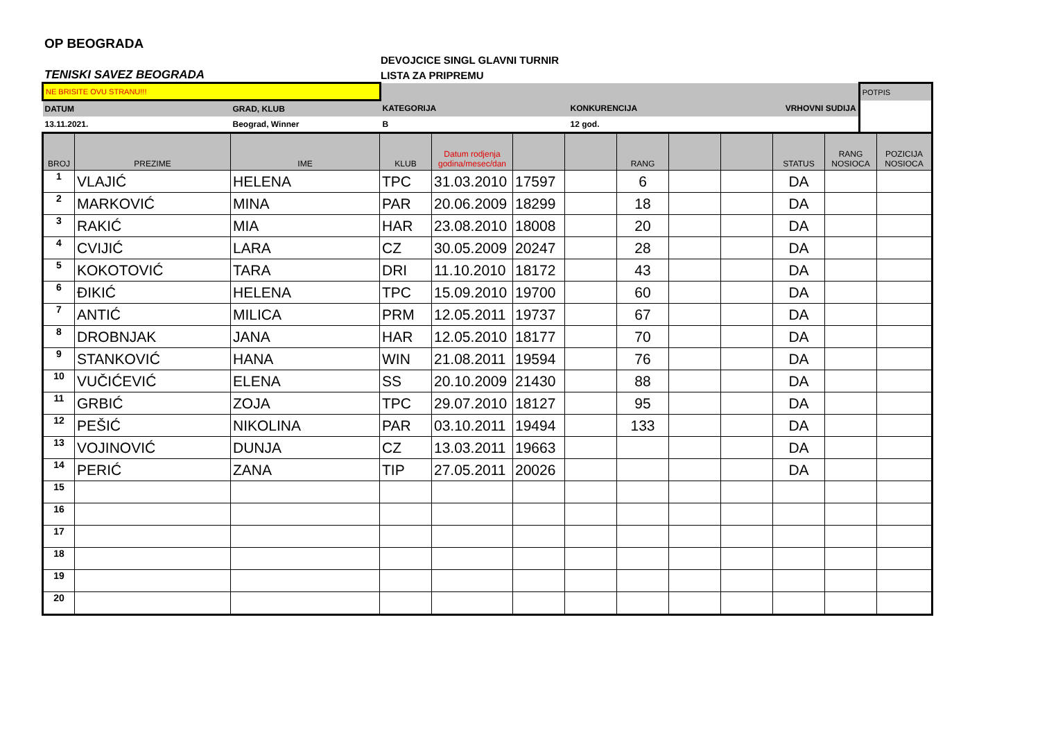OP BEOGRADA
TENISKI SAVEZ BEOGRADA
DEVOJCICE SINGL GLAVNI TURNIR
LISTA ZA PRIPREMU
| NE BRISITE OVU STRANU!!! | | | | | POTPIS |
| DATUM | GRAD, KLUB | KATEGORIJA | KONKURENCIJA | VRHOVNI SUDIJA | |
| 13.11.2021. | Beograd, Winner | B | 12 god. | | |
| BROJ | PREZIME | IME | KLUB | Datum rodjenja godina/mesec/dan | | | RANG | | | STATUS | RANG NOSIOCA | POZICIJA NOSIOCA |
| --- | --- | --- | --- | --- | --- | --- | --- | --- | --- | --- | --- | --- |
| 1 | VLAJIĆ | HELENA | TPC | 31.03.2010 | 17597 | | 6 | | | DA | | |
| 2 | MARKOVIĆ | MINA | PAR | 20.06.2009 | 18299 | | 18 | | | DA | | |
| 3 | RAKIĆ | MIA | HAR | 23.08.2010 | 18008 | | 20 | | | DA | | |
| 4 | CVIJIĆ | LARA | CZ | 30.05.2009 | 20247 | | 28 | | | DA | | |
| 5 | KOKOTOVIĆ | TARA | DRI | 11.10.2010 | 18172 | | 43 | | | DA | | |
| 6 | ĐIKIĆ | HELENA | TPC | 15.09.2010 | 19700 | | 60 | | | DA | | |
| 7 | ANTIĆ | MILICA | PRM | 12.05.2011 | 19737 | | 67 | | | DA | | |
| 8 | DROBNJAK | JANA | HAR | 12.05.2010 | 18177 | | 70 | | | DA | | |
| 9 | STANKOVIĆ | HANA | WIN | 21.08.2011 | 19594 | | 76 | | | DA | | |
| 10 | VUČIĆEVIĆ | ELENA | SS | 20.10.2009 | 21430 | | 88 | | | DA | | |
| 11 | GRBIĆ | ZOJA | TPC | 29.07.2010 | 18127 | | 95 | | | DA | | |
| 12 | PEŠIĆ | NIKOLINA | PAR | 03.10.2011 | 19494 | | 133 | | | DA | | |
| 13 | VOJINOVIĆ | DUNJA | CZ | 13.03.2011 | 19663 | | | | | DA | | |
| 14 | PERIĆ | ZANA | TIP | 27.05.2011 | 20026 | | | | | DA | | |
| 15 | | | | | | | | | | | | |
| 16 | | | | | | | | | | | | |
| 17 | | | | | | | | | | | | |
| 18 | | | | | | | | | | | | |
| 19 | | | | | | | | | | | | |
| 20 | | | | | | | | | | | | |